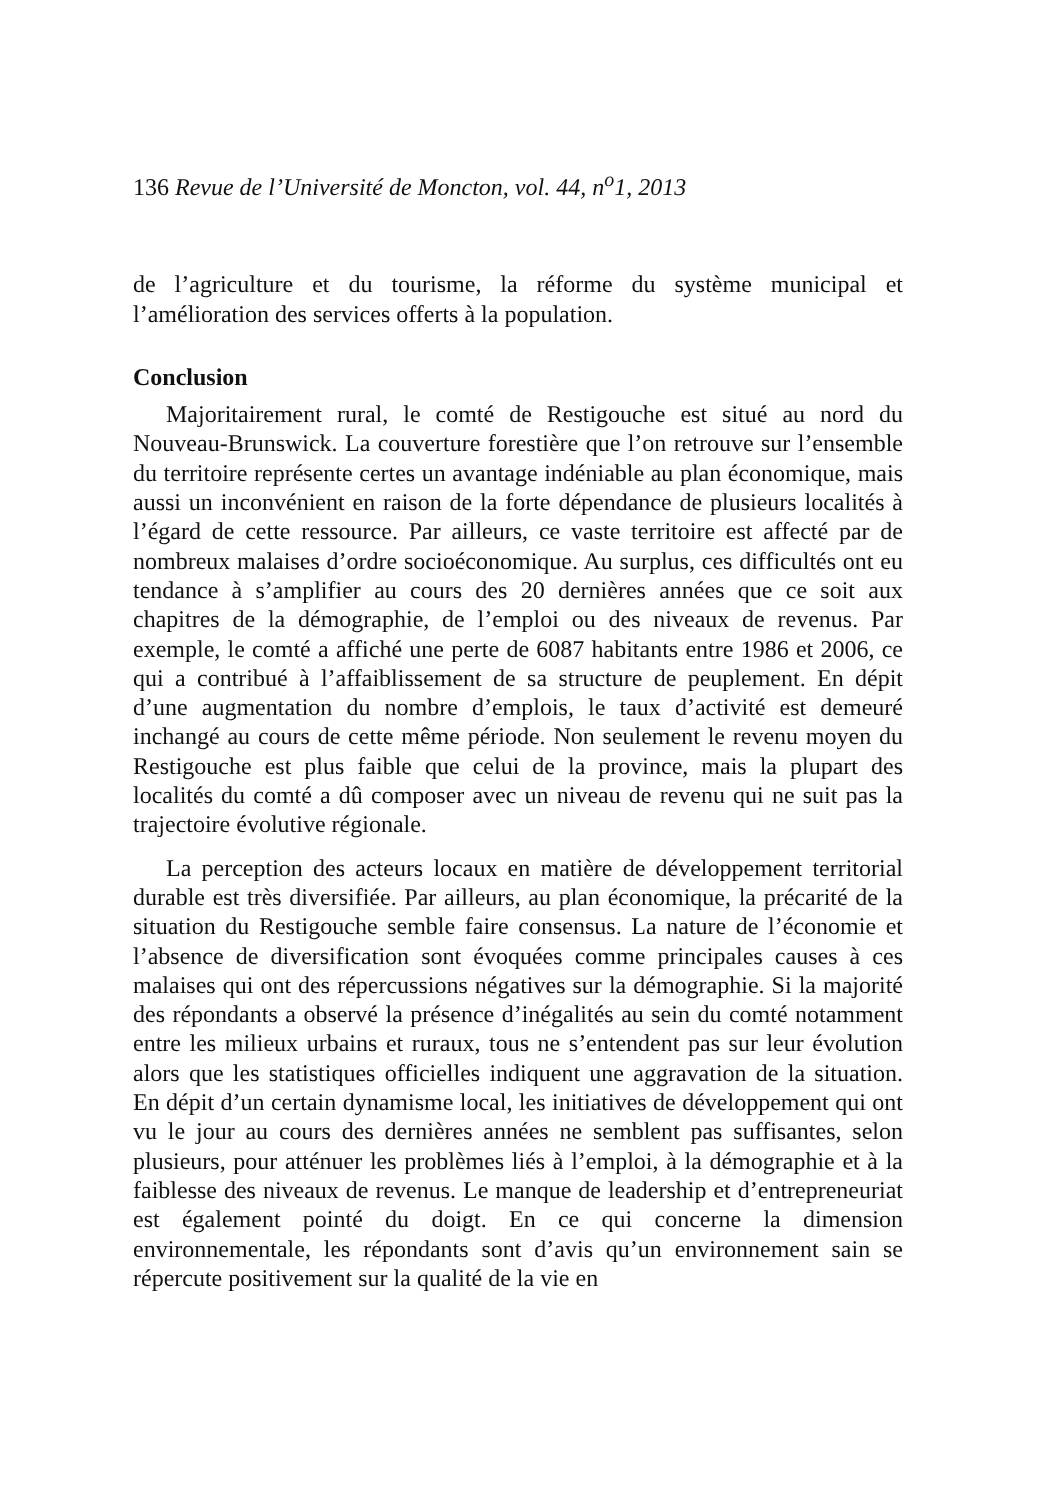136 Revue de l’Université de Moncton, vol. 44, n<sup>o</sup>1, 2013
de l’agriculture et du tourisme, la réforme du système municipal et l’amélioration des services offerts à la population.
Conclusion
Majoritairement rural, le comté de Restigouche est situé au nord du Nouveau-Brunswick. La couverture forestière que l’on retrouve sur l’ensemble du territoire représente certes un avantage indéniable au plan économique, mais aussi un inconvénient en raison de la forte dépendance de plusieurs localités à l’égard de cette ressource. Par ailleurs, ce vaste territoire est affecté par de nombreux malaises d’ordre socioéconomique. Au surplus, ces difficultés ont eu tendance à s’amplifier au cours des 20 dernières années que ce soit aux chapitres de la démographie, de l’emploi ou des niveaux de revenus. Par exemple, le comté a affiché une perte de 6087 habitants entre 1986 et 2006, ce qui a contribué à l’affaiblissement de sa structure de peuplement. En dépit d’une augmentation du nombre d’emplois, le taux d’activité est demeuré inchangé au cours de cette même période. Non seulement le revenu moyen du Restigouche est plus faible que celui de la province, mais la plupart des localités du comté a dû composer avec un niveau de revenu qui ne suit pas la trajectoire évolutive régionale.
La perception des acteurs locaux en matière de développement territorial durable est très diversifiée. Par ailleurs, au plan économique, la précarité de la situation du Restigouche semble faire consensus. La nature de l’économie et l’absence de diversification sont évoquées comme principales causes à ces malaises qui ont des répercussions négatives sur la démographie. Si la majorité des répondants a observé la présence d’inégalités au sein du comté notamment entre les milieux urbains et ruraux, tous ne s’entendent pas sur leur évolution alors que les statistiques officielles indiquent une aggravation de la situation. En dépit d’un certain dynamisme local, les initiatives de développement qui ont vu le jour au cours des dernières années ne semblent pas suffisantes, selon plusieurs, pour atténuer les problèmes liés à l’emploi, à la démographie et à la faiblesse des niveaux de revenus. Le manque de leadership et d’entrepreneuriat est également pointé du doigt. En ce qui concerne la dimension environnementale, les répondants sont d’avis qu’un environnement sain se répercute positivement sur la qualité de la vie en